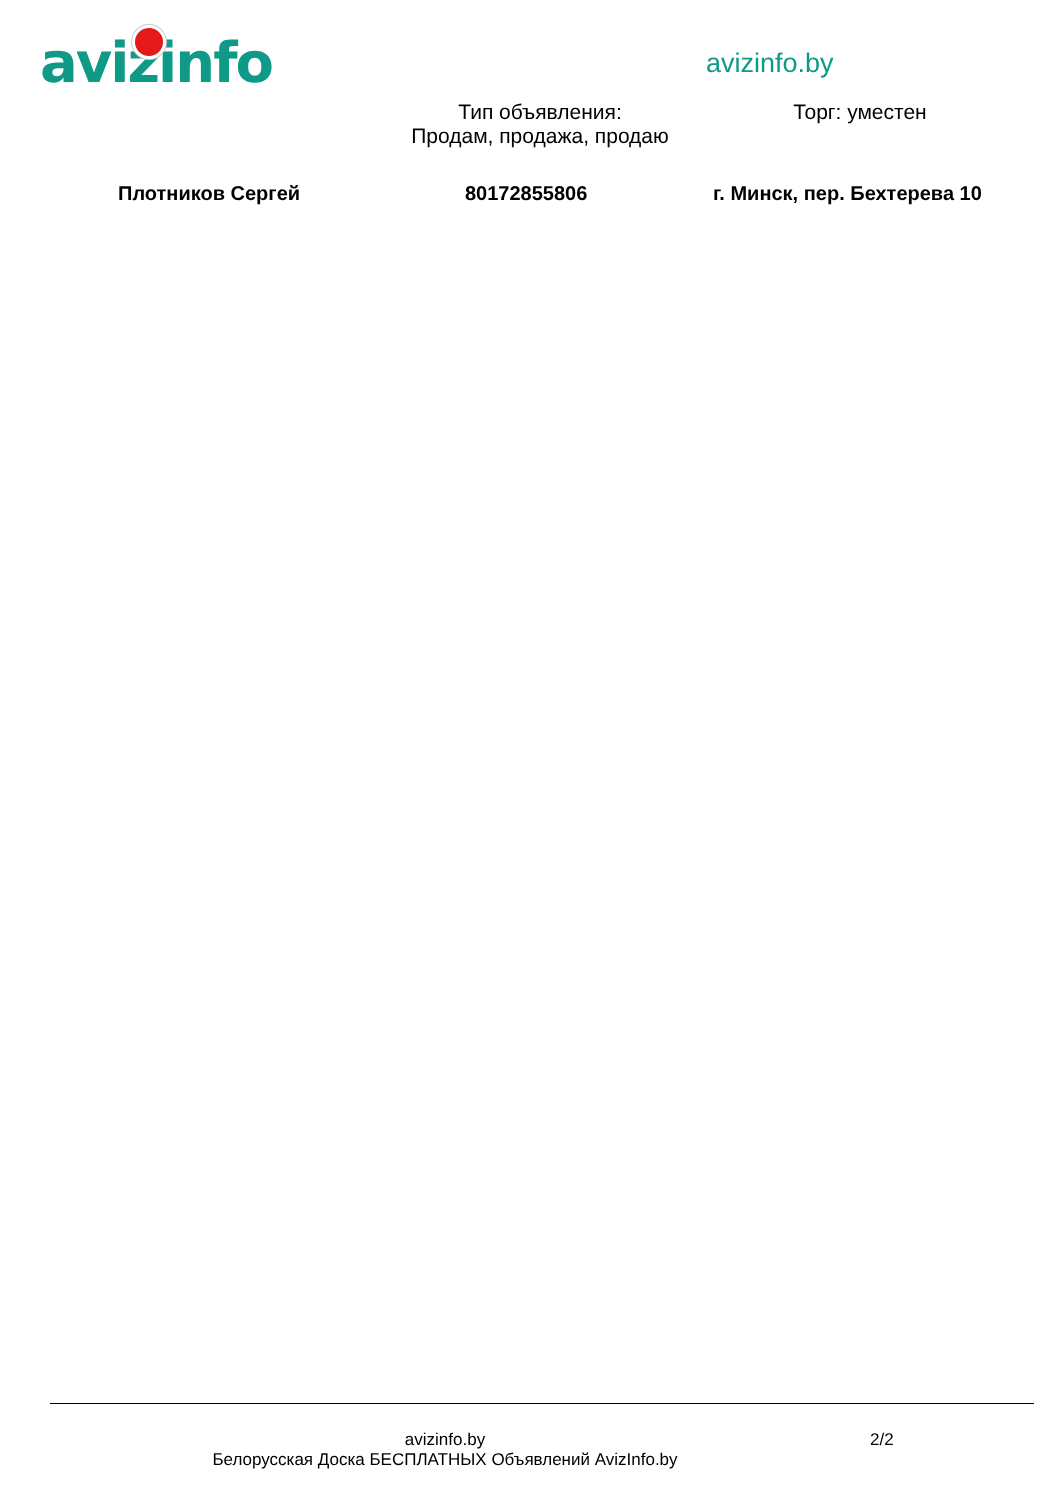avizinfo avizinfo.by
Тип объявления:
Продам, продажа, продаю
Торг: уместен
Плотников Сергей 80172855806 г. Минск, пер. Бехтерева 10
avizinfo.by
Белорусская Доска БЕСПЛАТНЫХ Объявлений AvizInfo.by
2/2